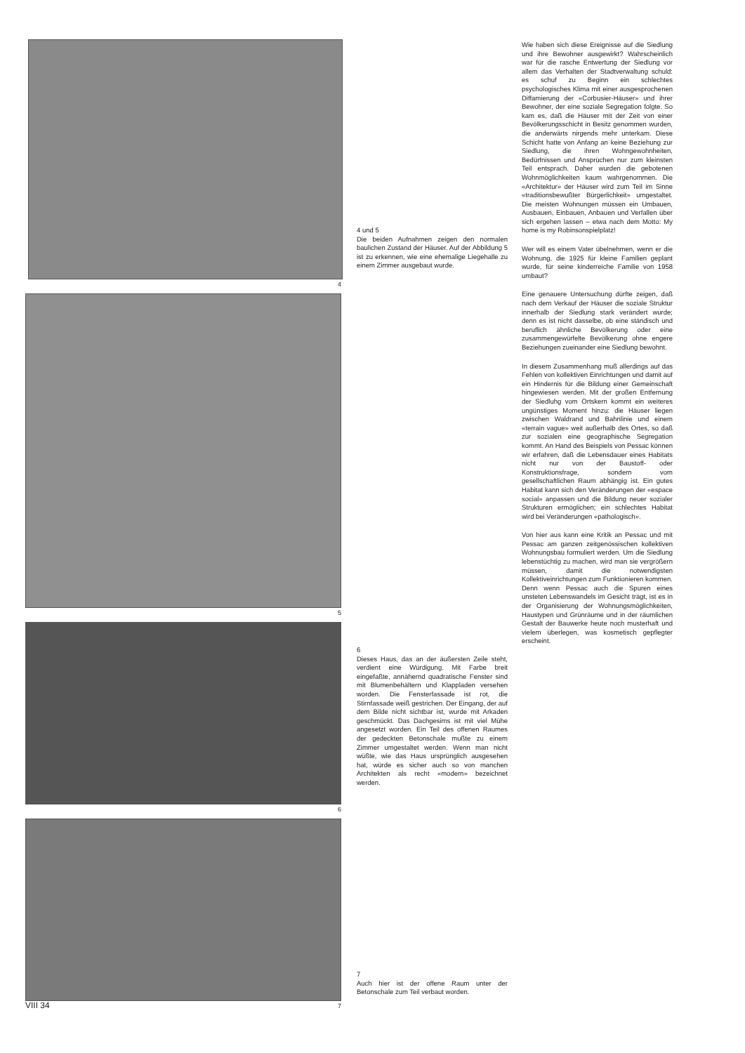4
5
6
7
4 und 5
Die beiden Aufnahmen zeigen den normalen baulichen Zustand der Häuser. Auf der Abbildung 5 ist zu erkennen, wie eine ehemalige Liegehalle zu einem Zimmer ausgebaut wurde.
6
Dieses Haus, das an der äußersten Zeile steht, verdient eine Würdigung. Mit Farbe breit eingefaßte, annähernd quadratische Fenster sind mit Blumenbehältern und Klappladen versehen worden. Die Fensterfassade ist rot, die Stirnfassade weiß gestrichen. Der Eingang, der auf dem Bilde nicht sichtbar ist, wurde mit Arkaden geschmückt. Das Dachgesims ist mit viel Mühe angesetzt worden. Ein Teil des offenen Raumes der gedeckten Betonschale mußte zu einem Zimmer umgestaltet werden. Wenn man nicht wüßte, wie das Haus ursprünglich ausgesehen hat, würde es sicher auch so von manchen Architekten als recht «modern» bezeichnet werden.
7
Auch hier ist der offene Raum unter der Betonschale zum Teil verbaut worden.
Wie haben sich diese Ereignisse auf die Siedlung und ihre Bewohner ausgewirkt? Wahrscheinlich war für die rasche Entwertung der Siedlung vor allem das Verhalten der Stadtverwaltung schuld: es schuf zu Beginn ein schlechtes psychologisches Klima mit einer ausgesprochenen Diffamierung der «Corbusier-Häuser» und ihrer Bewohner, der eine soziale Segregation folgte. So kam es, daß die Häuser mit der Zeit von einer Bevölkerungsschicht in Besitz genommen wurden, die anderwärts nirgends mehr unterkam. Diese Schicht hatte von Anfang an keine Beziehung zur Siedlung, die ihren Wohngewohnheiten, Bedürfnissen und Ansprüchen nur zum kleinsten Teil entsprach. Daher wurden die gebotenen Wohnmöglichkeiten kaum wahrgenommen. Die «Architektur» der Häuser wird zum Teil im Sinne «traditionsbewußter Bürgerlichkeit» umgestaltet. Die meisten Wohnungen müssen ein Umbauen, Ausbauen, Einbauen, Anbauen und Verfallen über sich ergehen lassen – etwa nach dem Motto: My home is my Robinsonspielplatz!
Wer will es einem Vater übelnehmen, wenn er die Wohnung, die 1925 für kleine Familien geplant wurde, für seine kinderreiche Familie von 1958 umbaut?
Eine genauere Untersuchung dürfte zeigen, daß nach dem Verkauf der Häuser die soziale Struktur innerhalb der Siedlung stark verändert wurde; denn es ist nicht dasselbe, ob eine ständisch und beruflich ähnliche Bevölkerung oder eine zusammengewürfelte Bevölkerung ohne engere Beziehungen zueinander eine Siedlung bewohnt.
In diesem Zusammenhang muß allerdings auf das Fehlen von kollektiven Einrichtungen und damit auf ein Hindernis für die Bildung einer Gemeinschaft hingewiesen werden. Mit der großen Entfernung der Siedluhg vom Ortskern kommt ein weiteres ungünstiges Moment hinzu: die Häuser liegen zwischen Waldrand und Bahnlinie und einem «terrain vague» weit außerhalb des Ortes, so daß zur sozialen eine geographische Segregation kommt. An Hand des Beispiels von Pessac können wir erfahren, daß die Lebensdauer eines Habitats nicht nur von der Baustoff- oder Konstruktionsfrage, sondern vom gesellschaftlichen Raum abhängig ist. Ein gutes Habitat kann sich den Veränderungen der «espace social» anpassen und die Bildung neuer sozialer Strukturen ermöglichen; ein schlechtes Habitat wird bei Veränderungen «pathologisch».
Von hier aus kann eine Kritik an Pessac und mit Pessac am ganzen zeitgenössischen kollektiven Wohnungsbau formuliert werden. Um die Siedlung lebenstüchtig zu machen, wird man sie vergrößern müssen, damit die notwendigsten Kollektiveinrichtungen zum Funktionieren kommen. Denn wenn Pessac auch die Spuren eines unsteten Lebenswandels im Gesicht trägt, ist es in der Organisierung der Wohnungsmöglichkeiten, Haustypen und Grünräume und in der räumlichen Gestalt der Bauwerke heute noch musterhaft und vielem überlegen, was kosmetisch gepflegter erscheint.
VIII 34